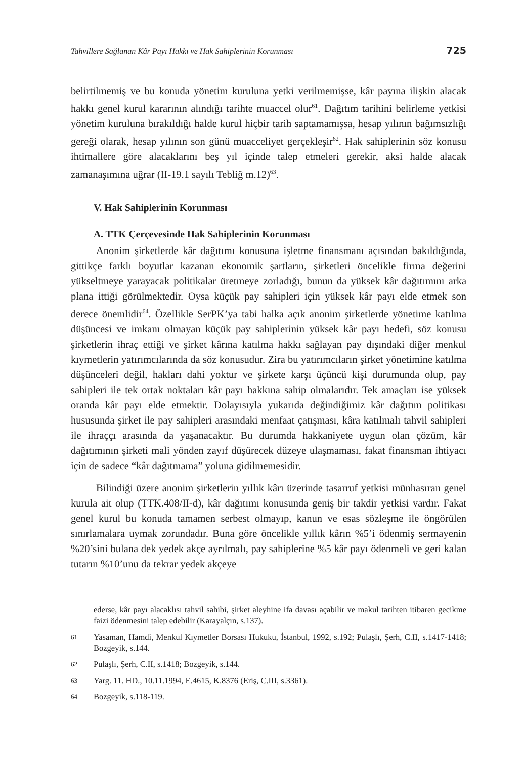Tahvillere Sağlanan Kâr Payı Hakkı ve Hak Sahiplerinin Korunması 725
belirtilmemiş ve bu konuda yönetim kuruluna yetki verilmemişse, kâr payına ilişkin alacak hakkı genel kurul kararının alındığı tarihte muaccel olur<sup>61</sup>. Dağıtım tarihini belirleme yetkisi yönetim kuruluna bırakıldığı halde kurul hiçbir tarih saptamamışsa, hesap yılının bağımsızlığı gereği olarak, hesap yılının son günü muacceliyet gerçekleşir<sup>62</sup>. Hak sahiplerinin söz konusu ihtimallere göre alacaklarını beş yıl içinde talep etmeleri gerekir, aksi halde alacak zamanaşımına uğrar (II-19.1 sayılı Tebliğ m.12)<sup>63</sup>.
V. Hak Sahiplerinin Korunması
A. TTK Çerçevesinde Hak Sahiplerinin Korunması
Anonim şirketlerde kâr dağıtımı konusuna işletme finansmanı açısından bakıldığında, gittikçe farklı boyutlar kazanan ekonomik şartların, şirketleri öncelikle firma değerini yükseltmeye yarayacak politikalar üretmeye zorladığı, bunun da yüksek kâr dağıtımını arka plana ittiği görülmektedir. Oysa küçük pay sahipleri için yüksek kâr payı elde etmek son derece önemlidir<sup>64</sup>. Özellikle SerPK’ya tabi halka açık anonim şirketlerde yönetime katılma düşüncesi ve imkanı olmayan küçük pay sahiplerinin yüksek kâr payı hedefi, söz konusu şirketlerin ihraç ettiği ve şirket kârına katılma hakkı sağlayan pay dışındaki diğer menkul kıymetlerin yatırımcılarında da söz konusudur. Zira bu yatırımcıların şirket yönetimine katılma düşünceleri değil, hakları dahi yoktur ve şirkete karşı üçüncü kişi durumunda olup, pay sahipleri ile tek ortak noktaları kâr payı hakkına sahip olmalarıdır. Tek amaçları ise yüksek oranda kâr payı elde etmektir. Dolayısıyla yukarıda değindiğimiz kâr dağıtım politikası hususunda şirket ile pay sahipleri arasındaki menfaat çatışması, kâra katılmalı tahvil sahipleri ile ihraççı arasında da yaşanacaktır. Bu durumda hakkaniyete uygun olan çözüm, kâr dağıtımının şirketi mali yönden zayıf düşürecek düzeye ulaşmaması, fakat finansman ihtiyacı için de sadece “kâr dağıtmama” yoluna gidilmemesidir.
Bilindiği üzere anonim şirketlerin yıllık kârı üzerinde tasarruf yetkisi münhasıran genel kurula ait olup (TTK.408/II-d), kâr dağıtımı konusunda geniş bir takdir yetkisi vardır. Fakat genel kurul bu konuda tamamen serbest olmayıp, kanun ve esas sözleşme ile öngörülen sınırlamalara uymak zorundadır. Buna göre öncelikle yıllık kârın %5’i ödenmiş sermayenin %20’sini bulana dek yedek akçe ayrılmalı, pay sahiplerine %5 kâr payı ödenmeli ve geri kalan tutarın %10’unu da tekrar yedek akçeye
ederse, kâr payı alacaklısı tahvil sahibi, şirket aleyhine ifa davası açabilir ve makul tarihten itibaren gecikme faizi ödenmesini talep edebilir (Karayalçın, s.137).
61
Yasaman, Hamdi, Menkul Kıymetler Borsası Hukuku, İstanbul, 1992, s.192; Pulaşlı, Şerh, C.II, s.1417-1418; Bozgeyik, s.144.
62
Pulaşlı, Şerh, C.II, s.1418; Bozgeyik, s.144.
63
Yarg. 11. HD., 10.11.1994, E.4615, K.8376 (Eriş, C.III, s.3361).
64
Bozgeyik, s.118-119.